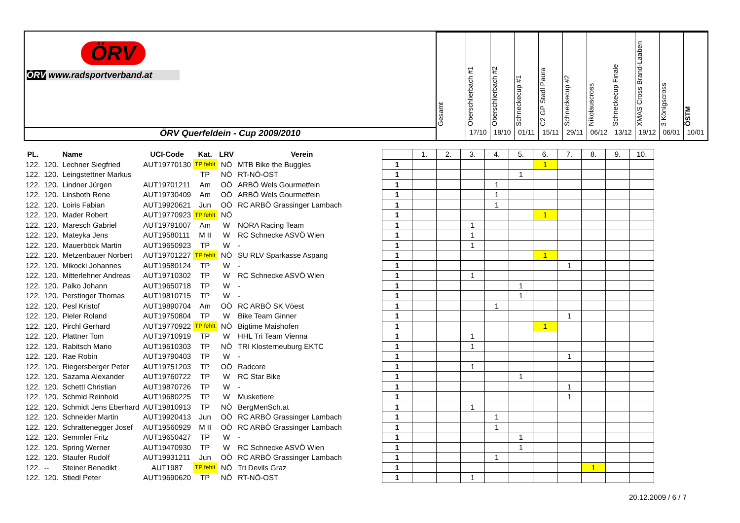ÖRV
ÖRV www.radsportverband.at
ÖRV Querfeldein - Cup 2009/2010
Gesamt
Oberschlierbach #1
17/10
Oberschlierbach #2
18/10
Schneckecup #1
01/11
C2 GP Stadl Paura
15/11
Schneckecup #2
29/11
Nikolauscross
06/12
Schneckecup Finale
13/12
XMAS Cross Brand-Laaben
19/12
3 Königscross
06/01
ÖSTM
10/01
| PL. | | Name | UCI-Code | Kat. | LRV | Verein | | | 1. | 2. | 3. | 4. | 5. | 6. | 7. | 8. | 9. | 10. |
| 122. | 120. | Lechner Siegfried | AUT19770130 | TP fehlt | NÖ | MTB Bike the Buggles | | 1 | | | | | | 1 | | | | |
| 122. | 120. | Leingstettner Markus | | TP | NÖ | RT-NÖ-OST | | 1 | | | | | 1 | | | | | |
| 122. | 120. | Lindner Jürgen | AUT19701211 | Am | OÖ | ARBÖ Wels Gourmetfein | | 1 | | | | 1 | | | | | | |
| 122. | 120. | Linsboth Rene | AUT19730409 | Am | OÖ | ARBÖ Wels Gourmetfein | | 1 | | | | 1 | | | | | | |
| 122. | 120. | Loiris Fabian | AUT19920621 | Jun | OÖ | RC ARBÖ Grassinger Lambach | | 1 | | | | 1 | | | | | | |
| 122. | 120. | Mader Robert | AUT19770923 | TP fehlt | NÖ | | | 1 | | | | | | 1 | | | | |
| 122. | 120. | Maresch Gabriel | AUT19791007 | Am | W | NORA Racing Team | | 1 | | | 1 | | | | | | | |
| 122. | 120. | Mateyka Jens | AUT19580111 | M II | W | RC Schnecke ASVÖ Wien | | 1 | | | 1 | | | | | | | |
| 122. | 120. | Mauerböck Martin | AUT19650923 | TP | W | - | | 1 | | | 1 | | | | | | | |
| 122. | 120. | Metzenbauer Norbert | AUT19701227 | TP fehlt | NÖ | SU RLV Sparkasse Aspang | | 1 | | | | | | 1 | | | | |
| 122. | 120. | Mikocki Johannes | AUT19580124 | TP | W | - | | 1 | | | | | | | 1 | | | |
| 122. | 120. | Mitterlehner Andreas | AUT19710302 | TP | W | RC Schnecke ASVÖ Wien | | 1 | | | 1 | | | | | | | |
| 122. | 120. | Palko Johann | AUT19650718 | TP | W | - | | 1 | | | | | 1 | | | | | |
| 122. | 120. | Perstinger Thomas | AUT19810715 | TP | W | - | | 1 | | | | | 1 | | | | | |
| 122. | 120. | Pesl Kristof | AUT19890704 | Am | OÖ | RC ARBÖ SK Vöest | | 1 | | | | 1 | | | | | | |
| 122. | 120. | Pieler Roland | AUT19750804 | TP | W | Bike Team Ginner | | 1 | | | | | | | 1 | | | |
| 122. | 120. | Pirchl Gerhard | AUT19770922 | TP fehlt | NÖ | Bigtime Maishofen | | 1 | | | | | | 1 | | | | |
| 122. | 120. | Plattner Tom | AUT19710919 | TP | W | HHL Tri Team Vienna | | 1 | | | 1 | | | | | | | |
| 122. | 120. | Rabitsch Mario | AUT19610303 | TP | NÖ | TRI Klosterneuburg EKTC | | 1 | | | 1 | | | | | | | |
| 122. | 120. | Rae Robin | AUT19790403 | TP | W | - | | 1 | | | | | | | 1 | | | |
| 122. | 120. | Riegersberger Peter | AUT19751203 | TP | OÖ | Radcore | | 1 | | | 1 | | | | | | | |
| 122. | 120. | Sazama Alexander | AUT19760722 | TP | W | RC Star Bike | | 1 | | | | | 1 | | | | | |
| 122. | 120. | Schettl Christian | AUT19870726 | TP | W | - | | 1 | | | | | | | 1 | | | |
| 122. | 120. | Schmid Reinhold | AUT19680225 | TP | W | Musketiere | | 1 | | | | | | | 1 | | | |
| 122. | 120. | Schmidt Jens Eberhard | AUT19810913 | TP | NÖ | BergMenSch.at | | 1 | | | 1 | | | | | | | |
| 122. | 120. | Schneider Martin | AUT19920413 | Jun | OÖ | RC ARBÖ Grassinger Lambach | | 1 | | | | 1 | | | | | | |
| 122. | 120. | Schrattenegger Josef | AUT19560929 | M II | OÖ | RC ARBÖ Grassinger Lambach | | 1 | | | | 1 | | | | | | |
| 122. | 120. | Semmler Fritz | AUT19650427 | TP | W | - | | 1 | | | | | 1 | | | | | |
| 122. | 120. | Spring Werner | AUT19470930 | TP | W | RC Schnecke ASVÖ Wien | | 1 | | | | | 1 | | | | | |
| 122. | 120. | Staufer Rudolf | AUT19931211 | Jun | OÖ | RC ARBÖ Grassinger Lambach | | 1 | | | | 1 | | | | | | |
| 122. | -- | Steiner Benedikt | AUT1987 | TP fehlt | NÖ | Tri Devils Graz | | 1 | | | | | | | | 1 | | |
| 122. | 120. | Stiedl Peter | AUT19690620 | TP | NÖ | RT-NÖ-OST | | 1 | | | 1 | | | | | | | |
20.12.2009 / 6 / 7